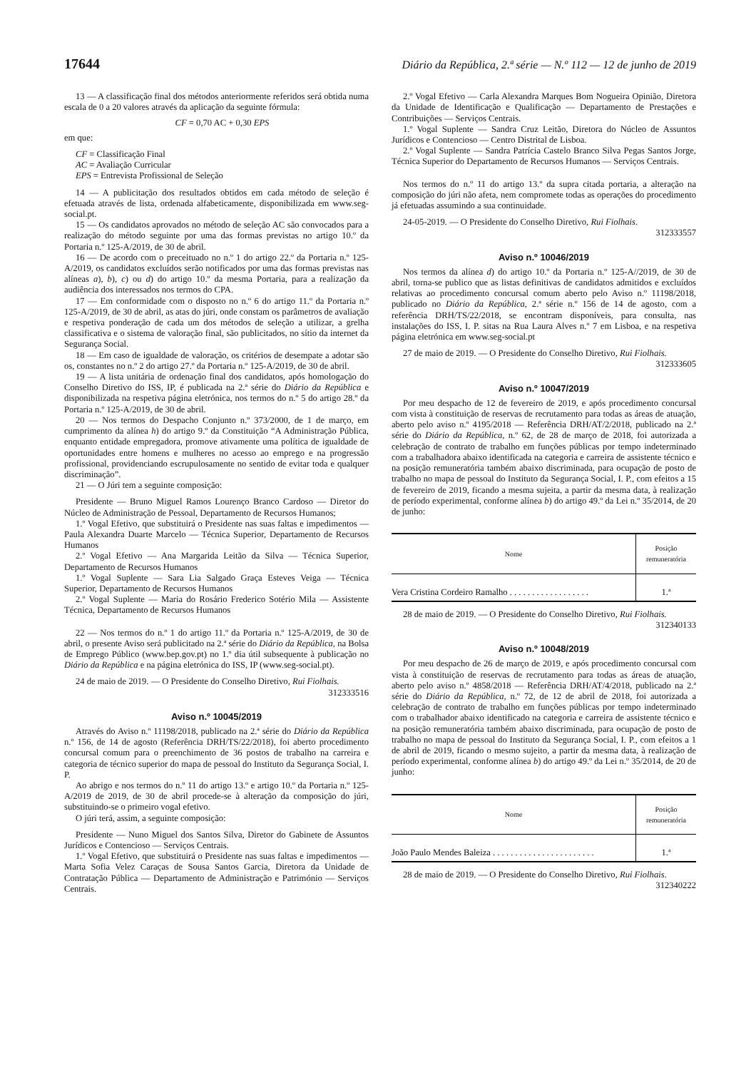17644 Diário da República, 2.ª série — N.º 112 — 12 de junho de 2019
13 — A classificação final dos métodos anteriormente referidos será obtida numa escala de 0 a 20 valores através da aplicação da seguinte fórmula:
CF = 0,70 AC + 0,30 EPS
em que:
CF = Classificação Final
AC = Avaliação Curricular
EPS = Entrevista Profissional de Seleção
14 — A publicitação dos resultados obtidos em cada método de seleção é efetuada através de lista, ordenada alfabeticamente, disponibilizada em www.seg-social.pt.
15 — Os candidatos aprovados no método de seleção AC são convocados para a realização do método seguinte por uma das formas previstas no artigo 10.º da Portaria n.º 125-A/2019, de 30 de abril.
16 — De acordo com o preceituado no n.º 1 do artigo 22.º da Portaria n.º 125-A/2019, os candidatos excluídos serão notificados por uma das formas previstas nas alíneas a), b), c) ou d) do artigo 10.º da mesma Portaria, para a realização da audiência dos interessados nos termos do CPA.
17 — Em conformidade com o disposto no n.º 6 do artigo 11.º da Portaria n.º 125-A/2019, de 30 de abril, as atas do júri, onde constam os parâmetros de avaliação e respetiva ponderação de cada um dos métodos de seleção a utilizar, a grelha classificativa e o sistema de valoração final, são publicitados, no sítio da internet da Segurança Social.
18 — Em caso de igualdade de valoração, os critérios de desempate a adotar são os, constantes no n.º 2 do artigo 27.º da Portaria n.º 125-A/2019, de 30 de abril.
19 — A lista unitária de ordenação final dos candidatos, após homologação do Conselho Diretivo do ISS, IP, é publicada na 2.ª série do Diário da República e disponibilizada na respetiva página eletrónica, nos termos do n.º 5 do artigo 28.º da Portaria n.º 125-A/2019, de 30 de abril.
20 — Nos termos do Despacho Conjunto n.º 373/2000, de 1 de março, em cumprimento da alínea h) do artigo 9.º da Constituição “A Administração Pública, enquanto entidade empregadora, promove ativamente uma política de igualdade de oportunidades entre homens e mulheres no acesso ao emprego e na progressão profissional, providenciando escrupulosamente no sentido de evitar toda e qualquer discriminação”.
21 — O Júri tem a seguinte composição:
Presidente — Bruno Miguel Ramos Lourenço Branco Cardoso — Diretor do Núcleo de Administração de Pessoal, Departamento de Recursos Humanos;
1.º Vogal Efetivo, que substituirá o Presidente nas suas faltas e impedimentos — Paula Alexandra Duarte Marcelo — Técnica Superior, Departamento de Recursos Humanos
2.º Vogal Efetivo — Ana Margarida Leitão da Silva — Técnica Superior, Departamento de Recursos Humanos
1.º Vogal Suplente — Sara Lia Salgado Graça Esteves Veiga — Técnica Superior, Departamento de Recursos Humanos
2.º Vogal Suplente — Maria do Rosário Frederico Sotério Mila — Assistente Técnica, Departamento de Recursos Humanos
22 — Nos termos do n.º 1 do artigo 11.º da Portaria n.º 125-A/2019, de 30 de abril, o presente Aviso será publicitado na 2.ª série do Diário da República, na Bolsa de Emprego Público (www.bep.gov.pt) no 1.º dia útil subsequente à publicação no Diário da República e na página eletrónica do ISS, IP (www.seg-social.pt).
24 de maio de 2019. — O Presidente do Conselho Diretivo, Rui Fiolhais.
312333516
Aviso n.º 10045/2019
Através do Aviso n.º 11198/2018, publicado na 2.ª série do Diário da República n.º 156, de 14 de agosto (Referência DRH/TS/22/2018), foi aberto procedimento concursal comum para o preenchimento de 36 postos de trabalho na carreira e categoria de técnico superior do mapa de pessoal do Instituto da Segurança Social, I. P.
Ao abrigo e nos termos do n.º 11 do artigo 13.º e artigo 10.º da Portaria n.º 125-A/2019 de 2019, de 30 de abril procede-se à alteração da composição do júri, substituindo-se o primeiro vogal efetivo.
O júri terá, assim, a seguinte composição:
Presidente — Nuno Miguel dos Santos Silva, Diretor do Gabinete de Assuntos Jurídicos e Contencioso — Serviços Centrais.
1.º Vogal Efetivo, que substituirá o Presidente nas suas faltas e impedimentos — Marta Sofia Velez Caraças de Sousa Santos Garcia, Diretora da Unidade de Contratação Pública — Departamento de Administração e Património — Serviços Centrais.
2.º Vogal Efetivo — Carla Alexandra Marques Bom Nogueira Opinião, Diretora da Unidade de Identificação e Qualificação — Departamento de Prestações e Contribuições — Serviços Centrais.
1.º Vogal Suplente — Sandra Cruz Leitão, Diretora do Núcleo de Assuntos Jurídicos e Contencioso — Centro Distrital de Lisboa.
2.º Vogal Suplente — Sandra Patrícia Castelo Branco Silva Pegas Santos Jorge, Técnica Superior do Departamento de Recursos Humanos — Serviços Centrais.
Nos termos do n.º 11 do artigo 13.º da supra citada portaria, a alteração na composição do júri não afeta, nem compromete todas as operações do procedimento já efetuadas assumindo a sua continuidade.
24-05-2019. — O Presidente do Conselho Diretivo, Rui Fiolhais.
312333557
Aviso n.º 10046/2019
Nos termos da alínea d) do artigo 10.º da Portaria n.º 125-A//2019, de 30 de abril, torna-se publico que as listas definitivas de candidatos admitidos e excluídos relativas ao procedimento concursal comum aberto pelo Aviso n.º 11198/2018, publicado no Diário da República, 2.ª série n.º 156 de 14 de agosto, com a referência DRH/TS/22/2018, se encontram disponíveis, para consulta, nas instalações do ISS, I. P. sitas na Rua Laura Alves n.º 7 em Lisboa, e na respetiva página eletrónica em www.seg-social.pt
27 de maio de 2019. — O Presidente do Conselho Diretivo, Rui Fiolhais.
312333605
Aviso n.º 10047/2019
Por meu despacho de 12 de fevereiro de 2019, e após procedimento concursal com vista à constituição de reservas de recrutamento para todas as áreas de atuação, aberto pelo aviso n.º 4195/2018 — Referência DRH/AT/2/2018, publicado na 2.ª série do Diário da República, n.º 62, de 28 de março de 2018, foi autorizada a celebração de contrato de trabalho em funções públicas por tempo indeterminado com a trabalhadora abaixo identificada na categoria e carreira de assistente técnico e na posição remuneratória também abaixo discriminada, para ocupação de posto de trabalho no mapa de pessoal do Instituto da Segurança Social, I. P., com efeitos a 15 de fevereiro de 2019, ficando a mesma sujeita, a partir da mesma data, à realização de período experimental, conforme alínea b) do artigo 49.º da Lei n.º 35/2014, de 20 de junho:
| Nome | Posição remuneratória |
| --- | --- |
| Vera Cristina Cordeiro Ramalho . . . . . . . . . . . . . . . . . . | 1.ª |
28 de maio de 2019. — O Presidente do Conselho Diretivo, Rui Fiolhais.
312340133
Aviso n.º 10048/2019
Por meu despacho de 26 de março de 2019, e após procedimento concursal com vista à constituição de reservas de recrutamento para todas as áreas de atuação, aberto pelo aviso n.º 4858/2018 — Referência DRH/AT/4/2018, publicado na 2.ª série do Diário da República, n.º 72, de 12 de abril de 2018, foi autorizada a celebração de contrato de trabalho em funções públicas por tempo indeterminado com o trabalhador abaixo identificado na categoria e carreira de assistente técnico e na posição remuneratória também abaixo discriminada, para ocupação de posto de trabalho no mapa de pessoal do Instituto da Segurança Social, I. P., com efeitos a 1 de abril de 2019, ficando o mesmo sujeito, a partir da mesma data, à realização de período experimental, conforme alínea b) do artigo 49.º da Lei n.º 35/2014, de 20 de junho:
| Nome | Posição remuneratória |
| --- | --- |
| João Paulo Mendes Baleiza . . . . . . . . . . . . . . . . . . . . . . . | 1.ª |
28 de maio de 2019. — O Presidente do Conselho Diretivo, Rui Fiolhais.
312340222